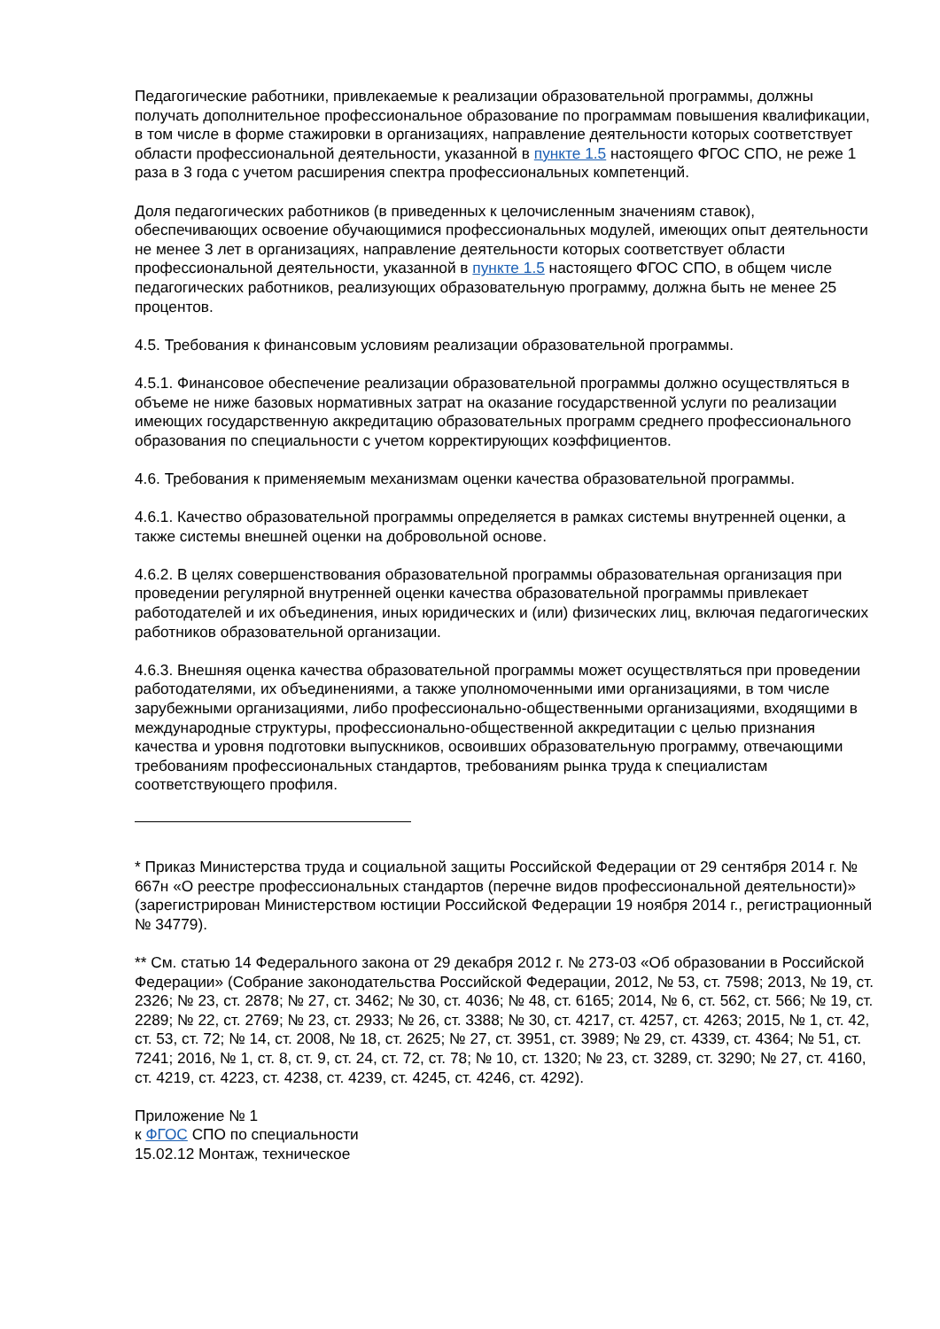Педагогические работники, привлекаемые к реализации образовательной программы, должны получать дополнительное профессиональное образование по программам повышения квалификации, в том числе в форме стажировки в организациях, направление деятельности которых соответствует области профессиональной деятельности, указанной в пункте 1.5 настоящего ФГОС СПО, не реже 1 раза в 3 года с учетом расширения спектра профессиональных компетенций.
Доля педагогических работников (в приведенных к целочисленным значениям ставок), обеспечивающих освоение обучающимися профессиональных модулей, имеющих опыт деятельности не менее 3 лет в организациях, направление деятельности которых соответствует области профессиональной деятельности, указанной в пункте 1.5 настоящего ФГОС СПО, в общем числе педагогических работников, реализующих образовательную программу, должна быть не менее 25 процентов.
4.5. Требования к финансовым условиям реализации образовательной программы.
4.5.1. Финансовое обеспечение реализации образовательной программы должно осуществляться в объеме не ниже базовых нормативных затрат на оказание государственной услуги по реализации имеющих государственную аккредитацию образовательных программ среднего профессионального образования по специальности с учетом корректирующих коэффициентов.
4.6. Требования к применяемым механизмам оценки качества образовательной программы.
4.6.1. Качество образовательной программы определяется в рамках системы внутренней оценки, а также системы внешней оценки на добровольной основе.
4.6.2. В целях совершенствования образовательной программы образовательная организация при проведении регулярной внутренней оценки качества образовательной программы привлекает работодателей и их объединения, иных юридических и (или) физических лиц, включая педагогических работников образовательной организации.
4.6.3. Внешняя оценка качества образовательной программы может осуществляться при проведении работодателями, их объединениями, а также уполномоченными ими организациями, в том числе зарубежными организациями, либо профессионально-общественными организациями, входящими в международные структуры, профессионально-общественной аккредитации с целью признания качества и уровня подготовки выпускников, освоивших образовательную программу, отвечающими требованиям профессиональных стандартов, требованиям рынка труда к специалистам соответствующего профиля.
* Приказ Министерства труда и социальной защиты Российской Федерации от 29 сентября 2014 г. № 667н «О реестре профессиональных стандартов (перечне видов профессиональной деятельности)» (зарегистрирован Министерством юстиции Российской Федерации 19 ноября 2014 г., регистрационный № 34779).
** См. статью 14 Федерального закона от 29 декабря 2012 г. № 273-03 «Об образовании в Российской Федерации» (Собрание законодательства Российской Федерации, 2012, № 53, ст. 7598; 2013, № 19, ст. 2326; № 23, ст. 2878; № 27, ст. 3462; № 30, ст. 4036; № 48, ст. 6165; 2014, № 6, ст. 562, ст. 566; № 19, ст. 2289; № 22, ст. 2769; № 23, ст. 2933; № 26, ст. 3388; № 30, ст. 4217, ст. 4257, ст. 4263; 2015, № 1, ст. 42, ст. 53, ст. 72; № 14, ст. 2008, № 18, ст. 2625; № 27, ст. 3951, ст. 3989; № 29, ст. 4339, ст. 4364; № 51, ст. 7241; 2016, № 1, ст. 8, ст. 9, ст. 24, ст. 72, ст. 78; № 10, ст. 1320; № 23, ст. 3289, ст. 3290; № 27, ст. 4160, ст. 4219, ст. 4223, ст. 4238, ст. 4239, ст. 4245, ст. 4246, ст. 4292).
Приложение № 1
к ФГОС СПО по специальности
15.02.12 Монтаж, техническое